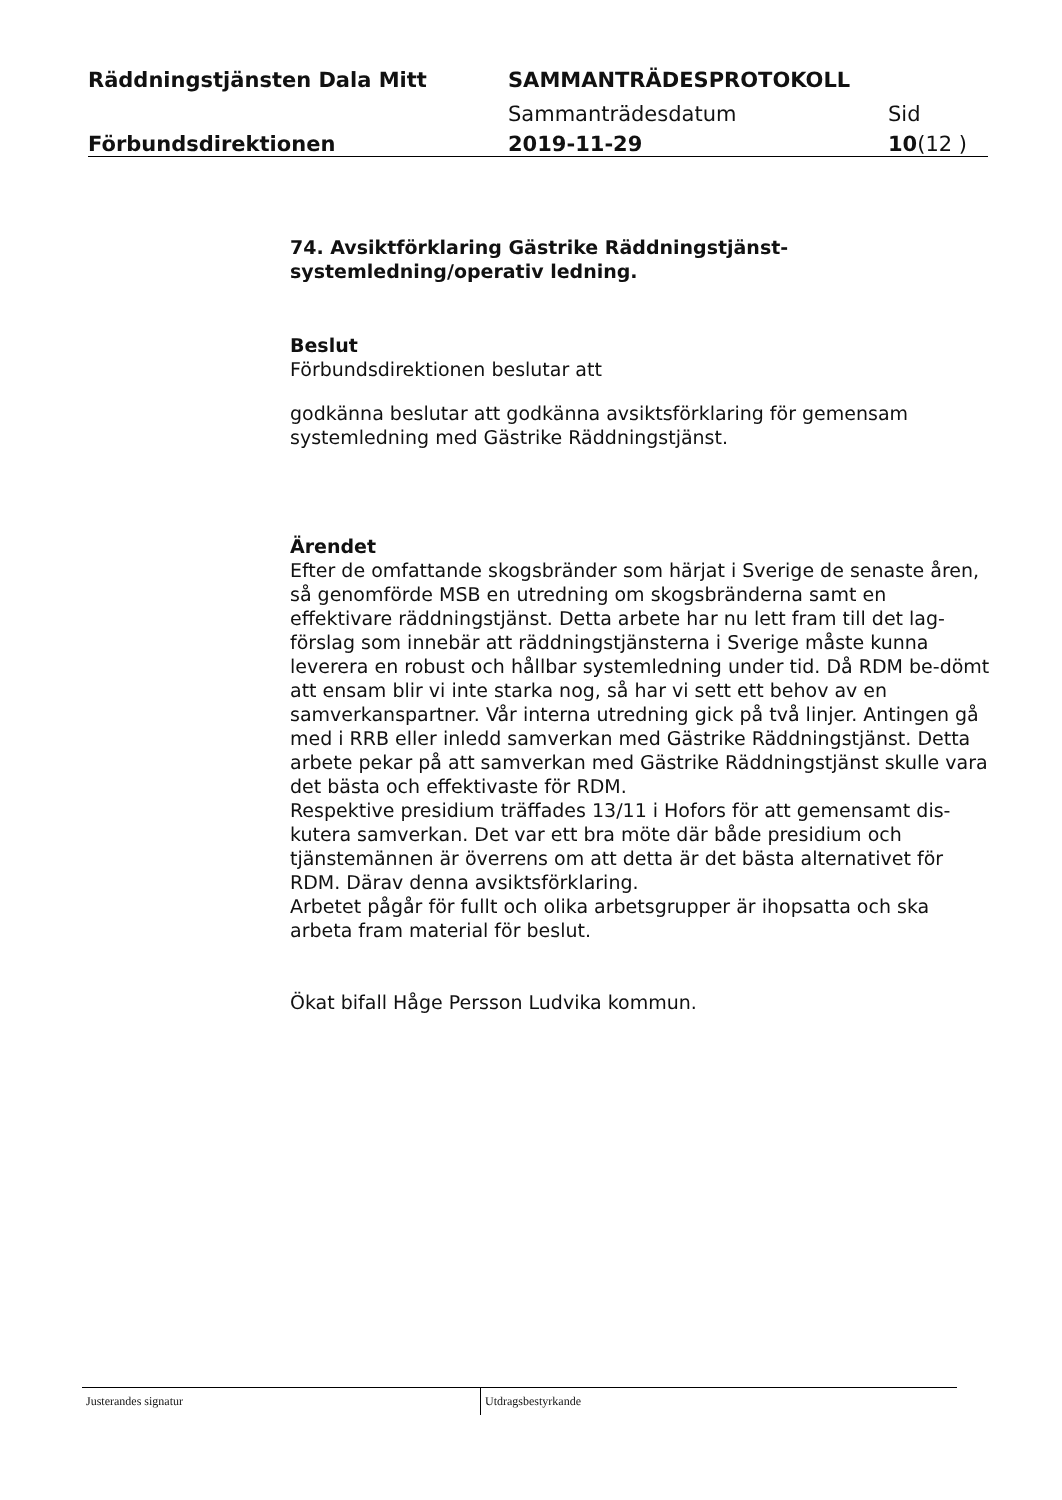Räddningstjänsten Dala Mitt SAMMANTRÄDESPROTOKOLL
Sammanträdesdatum Sid
Förbundsdirektionen 2019-11-29 10(12 )
74. Avsiktförklaring Gästrike Räddningstjänst-
systemledning/operativ ledning.
Beslut
Förbundsdirektionen beslutar att
godkänna beslutar att godkänna avsiktsförklaring för gemensam systemledning med Gästrike Räddningstjänst.
Ärendet
Efter de omfattande skogsbränder som härjat i Sverige de senaste åren, så genomförde MSB en utredning om skogsbränderna samt en effektivare räddningstjänst. Detta arbete har nu lett fram till det lag-förslag som innebär att räddningstjänsterna i Sverige måste kunna leverera en robust och hållbar systemledning under tid. Då RDM be-dömt att ensam blir vi inte starka nog, så har vi sett ett behov av en samverkanspartner. Vår interna utredning gick på två linjer. Antingen gå med i RRB eller inledd samverkan med Gästrike Räddningstjänst. Detta arbete pekar på att samverkan med Gästrike Räddningstjänst skulle vara det bästa och effektivaste för RDM.
Respektive presidium träffades 13/11 i Hofors för att gemensamt dis-kutera samverkan. Det var ett bra möte där både presidium och tjänstemännen är överrens om att detta är det bästa alternativet för RDM. Därav denna avsiktsförklaring.
Arbetet pågår för fullt och olika arbetsgrupper är ihopsatta och ska arbeta fram material för beslut.
Ökat bifall Håge Persson Ludvika kommun.
Justerandes signatur Utdragsbestyrkande